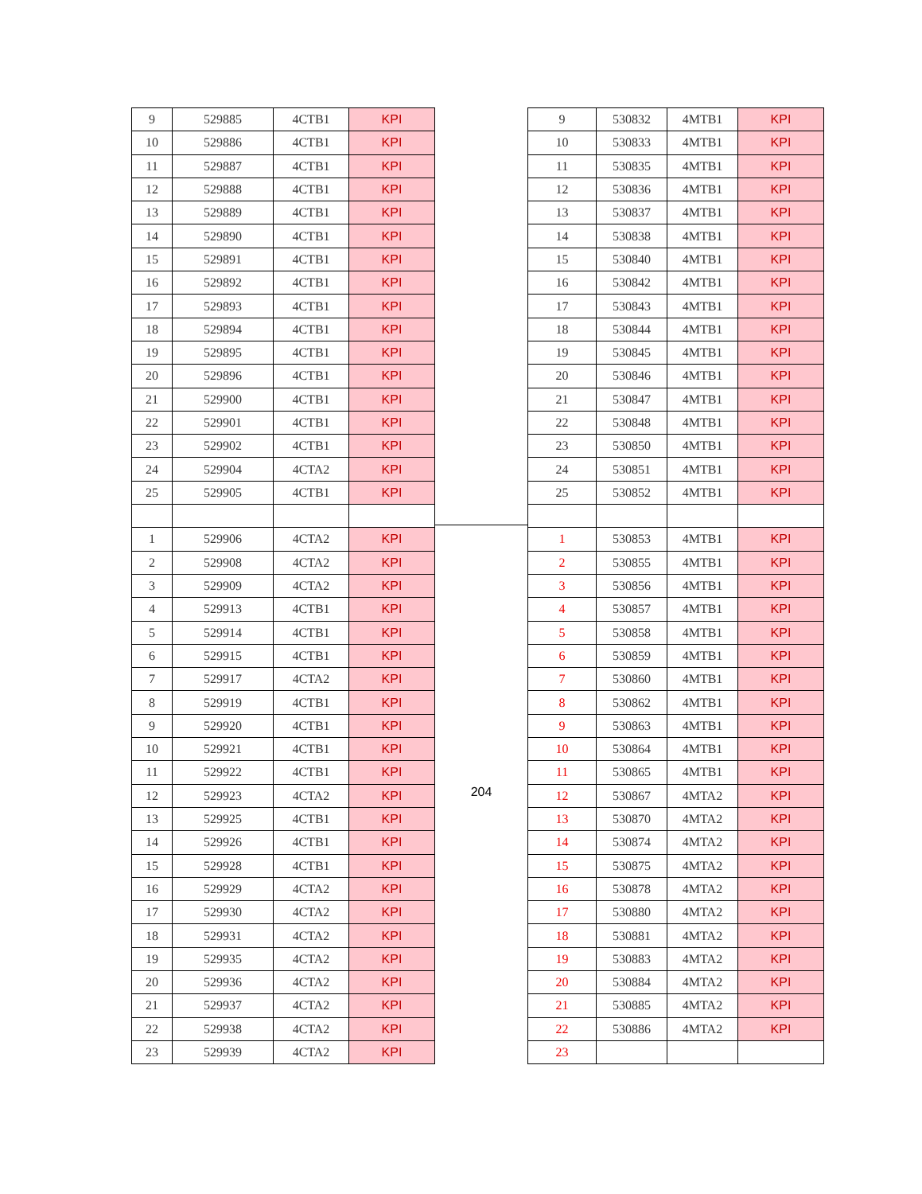| 9 | 529885 | 4CTB1 | KPI |
| 10 | 529886 | 4CTB1 | KPI |
| 11 | 529887 | 4CTB1 | KPI |
| 12 | 529888 | 4CTB1 | KPI |
| 13 | 529889 | 4CTB1 | KPI |
| 14 | 529890 | 4CTB1 | KPI |
| 15 | 529891 | 4CTB1 | KPI |
| 16 | 529892 | 4CTB1 | KPI |
| 17 | 529893 | 4CTB1 | KPI |
| 18 | 529894 | 4CTB1 | KPI |
| 19 | 529895 | 4CTB1 | KPI |
| 20 | 529896 | 4CTB1 | KPI |
| 21 | 529900 | 4CTB1 | KPI |
| 22 | 529901 | 4CTB1 | KPI |
| 23 | 529902 | 4CTB1 | KPI |
| 24 | 529904 | 4CTA2 | KPI |
| 25 | 529905 | 4CTB1 | KPI |
| 1 | 529906 | 4CTA2 | KPI |
| 2 | 529908 | 4CTA2 | KPI |
| 3 | 529909 | 4CTA2 | KPI |
| 4 | 529913 | 4CTB1 | KPI |
| 5 | 529914 | 4CTB1 | KPI |
| 6 | 529915 | 4CTB1 | KPI |
| 7 | 529917 | 4CTA2 | KPI |
| 8 | 529919 | 4CTB1 | KPI |
| 9 | 529920 | 4CTB1 | KPI |
| 10 | 529921 | 4CTB1 | KPI |
| 11 | 529922 | 4CTB1 | KPI |
| 12 | 529923 | 4CTA2 | KPI |
| 13 | 529925 | 4CTB1 | KPI |
| 14 | 529926 | 4CTB1 | KPI |
| 15 | 529928 | 4CTB1 | KPI |
| 16 | 529929 | 4CTA2 | KPI |
| 17 | 529930 | 4CTA2 | KPI |
| 18 | 529931 | 4CTA2 | KPI |
| 19 | 529935 | 4CTA2 | KPI |
| 20 | 529936 | 4CTA2 | KPI |
| 21 | 529937 | 4CTA2 | KPI |
| 22 | 529938 | 4CTA2 | KPI |
| 23 | 529939 | 4CTA2 | KPI |
204
| 9 | 530832 | 4MTB1 | KPI |
| 10 | 530833 | 4MTB1 | KPI |
| 11 | 530835 | 4MTB1 | KPI |
| 12 | 530836 | 4MTB1 | KPI |
| 13 | 530837 | 4MTB1 | KPI |
| 14 | 530838 | 4MTB1 | KPI |
| 15 | 530840 | 4MTB1 | KPI |
| 16 | 530842 | 4MTB1 | KPI |
| 17 | 530843 | 4MTB1 | KPI |
| 18 | 530844 | 4MTB1 | KPI |
| 19 | 530845 | 4MTB1 | KPI |
| 20 | 530846 | 4MTB1 | KPI |
| 21 | 530847 | 4MTB1 | KPI |
| 22 | 530848 | 4MTB1 | KPI |
| 23 | 530850 | 4MTB1 | KPI |
| 24 | 530851 | 4MTB1 | KPI |
| 25 | 530852 | 4MTB1 | KPI |
| 1 | 530853 | 4MTB1 | KPI |
| 2 | 530855 | 4MTB1 | KPI |
| 3 | 530856 | 4MTB1 | KPI |
| 4 | 530857 | 4MTB1 | KPI |
| 5 | 530858 | 4MTB1 | KPI |
| 6 | 530859 | 4MTB1 | KPI |
| 7 | 530860 | 4MTB1 | KPI |
| 8 | 530862 | 4MTB1 | KPI |
| 9 | 530863 | 4MTB1 | KPI |
| 10 | 530864 | 4MTB1 | KPI |
| 11 | 530865 | 4MTB1 | KPI |
| 12 | 530867 | 4MTA2 | KPI |
| 13 | 530870 | 4MTA2 | KPI |
| 14 | 530874 | 4MTA2 | KPI |
| 15 | 530875 | 4MTA2 | KPI |
| 16 | 530878 | 4MTA2 | KPI |
| 17 | 530880 | 4MTA2 | KPI |
| 18 | 530881 | 4MTA2 | KPI |
| 19 | 530883 | 4MTA2 | KPI |
| 20 | 530884 | 4MTA2 | KPI |
| 21 | 530885 | 4MTA2 | KPI |
| 22 | 530886 | 4MTA2 | KPI |
| 23 | | | |